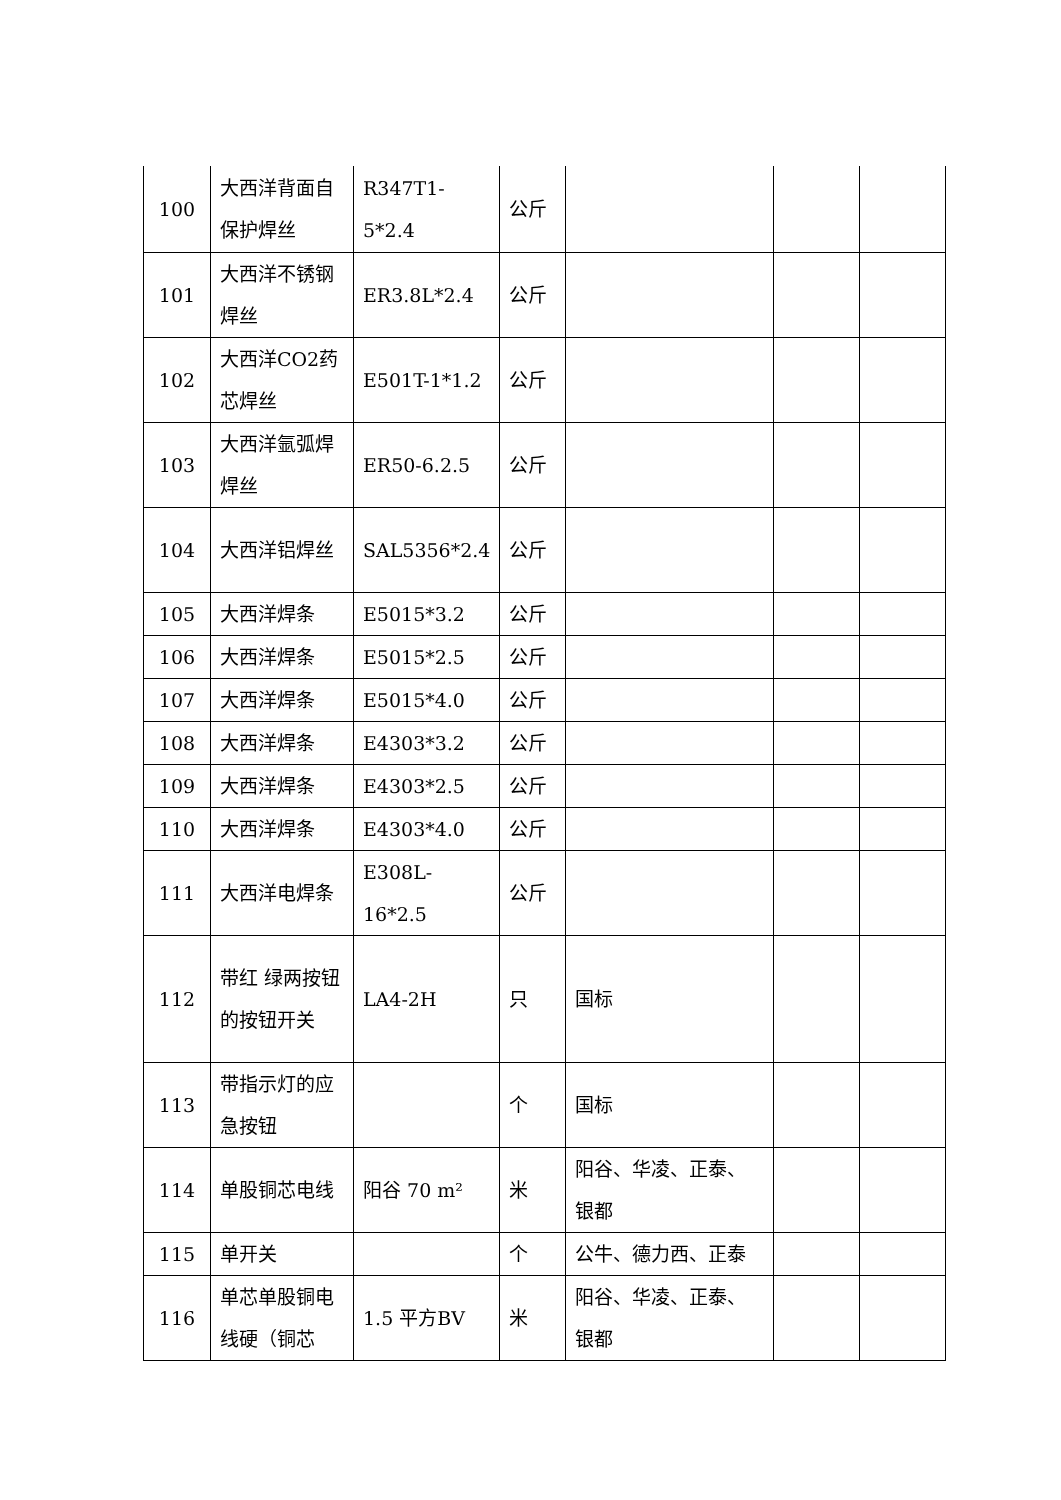| 100 | 大西洋背面自保护焊丝 | R347T1-5*2.4 | 公斤 | | | |
| 101 | 大西洋不锈钢焊丝 | ER3.8L*2.4 | 公斤 | | | |
| 102 | 大西洋CO2药芯焊丝 | E501T-1*1.2 | 公斤 | | | |
| 103 | 大西洋氩弧焊焊丝 | ER50-6.2.5 | 公斤 | | | |
| 104 | 大西洋铝焊丝 | SAL5356*2.4 | 公斤 | | | |
| 105 | 大西洋焊条 | E5015*3.2 | 公斤 | | | |
| 106 | 大西洋焊条 | E5015*2.5 | 公斤 | | | |
| 107 | 大西洋焊条 | E5015*4.0 | 公斤 | | | |
| 108 | 大西洋焊条 | E4303*3.2 | 公斤 | | | |
| 109 | 大西洋焊条 | E4303*2.5 | 公斤 | | | |
| 110 | 大西洋焊条 | E4303*4.0 | 公斤 | | | |
| 111 | 大西洋电焊条 | E308L-16*2.5 | 公斤 | | | |
| 112 | 带红 绿两按钮的按钮开关 | LA4-2H | 只 | 国标 | | |
| 113 | 带指示灯的应急按钮 | | 个 | 国标 | | |
| 114 | 单股铜芯电线 | 阳谷 70 m² | 米 | 阳谷、华凌、正泰、银都 | | |
| 115 | 单开关 | | 个 | 公牛、德力西、正泰 | | |
| 116 | 单芯单股铜电线硬（铜芯 | 1.5 平方BV | 米 | 阳谷、华凌、正泰、银都 | | |